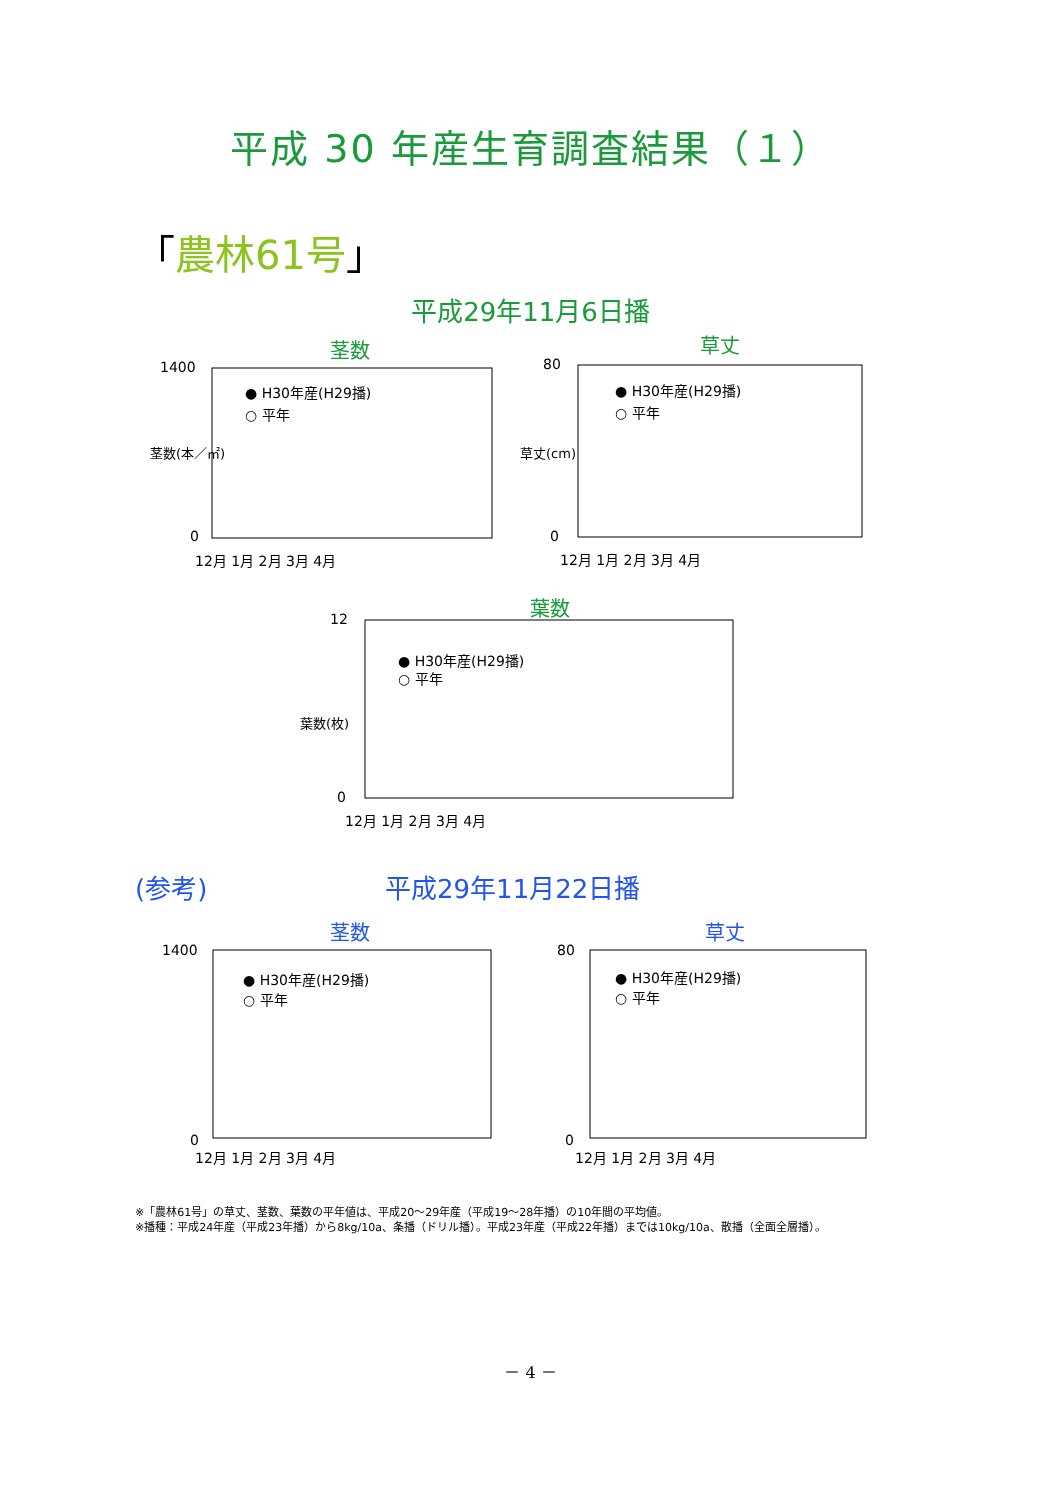平成 30 年産生育調査結果（１）
「農林61号」
平成29年11月6日播
茎数
草丈
葉数
1400
0
12月 1月 2月 3月 4月
80
0
12月 1月 2月 3月 4月
12
0
12月 1月 2月 3月 4月
● H30年産(H29播)
○ 平年
● H30年産(H29播)
○ 平年
● H30年産(H29播)
○ 平年
茎数(本／㎡)
草丈(cm)
葉数(枚)
(参考) 平成29年11月22日播
茎数
草丈
1400
0
12月 1月 2月 3月 4月
80
0
12月 1月 2月 3月 4月
● H30年産(H29播)
○ 平年
● H30年産(H29播)
○ 平年
※「農林61号」の草丈、茎数、葉数の平年値は、平成20～29年産（平成19～28年播）の10年間の平均値。
※播種：平成24年産（平成23年播）から8kg/10a、条播（ドリル播）。平成23年産（平成22年播）までは10kg/10a、散播（全面全層播）。
－ 4 －